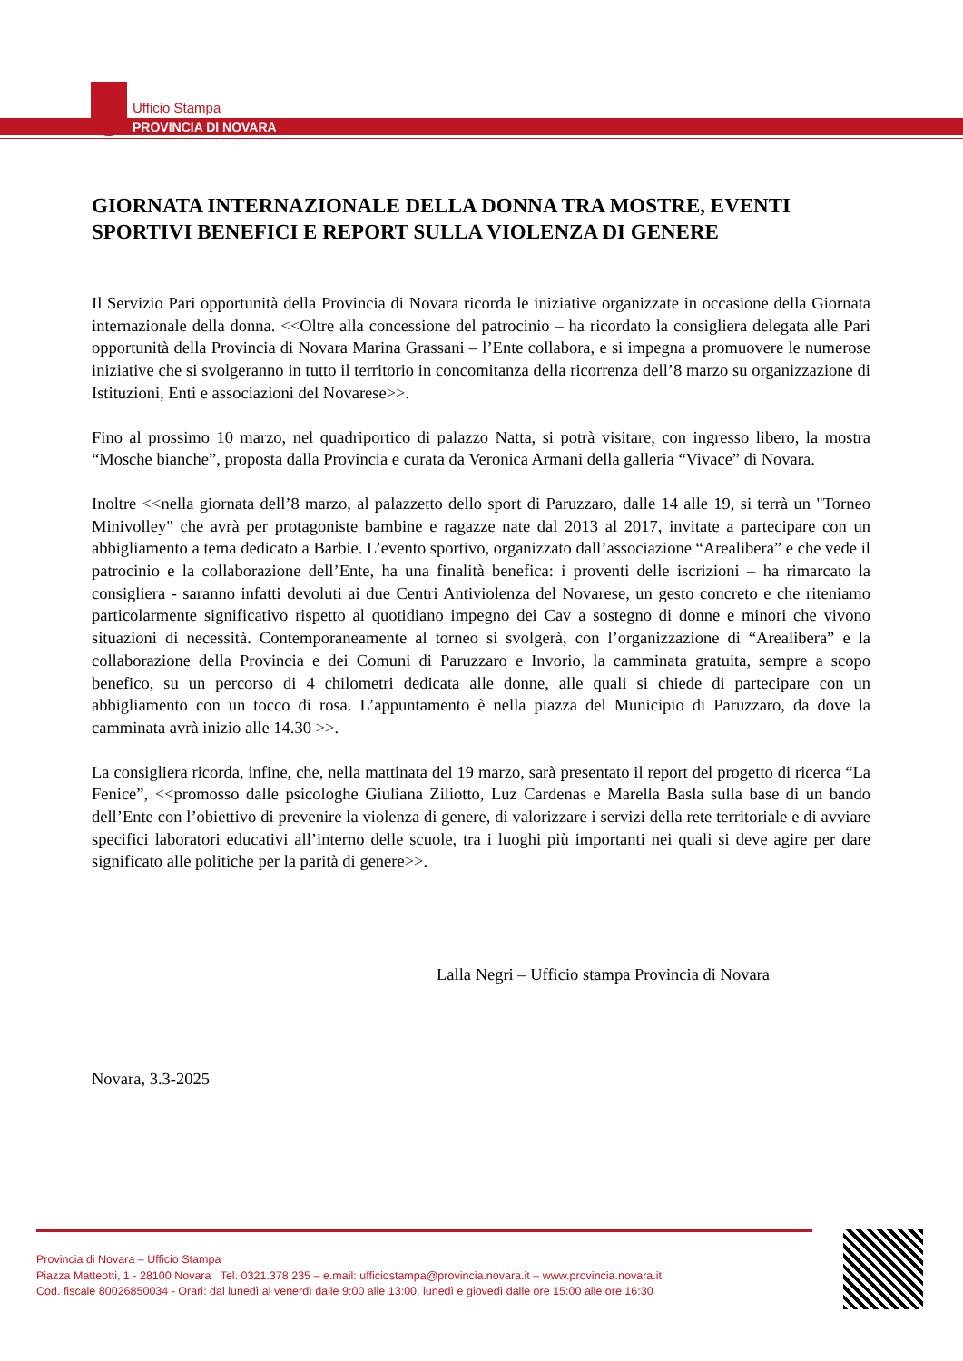Ufficio Stampa
PROVINCIA DI NOVARA
GIORNATA INTERNAZIONALE DELLA DONNA TRA MOSTRE, EVENTI SPORTIVI BENEFICI E REPORT SULLA VIOLENZA DI GENERE
Il Servizio Pari opportunità della Provincia di Novara ricorda le iniziative organizzate in occasione della Giornata internazionale della donna. <<Oltre alla concessione del patrocinio – ha ricordato la consigliera delegata alle Pari opportunità della Provincia di Novara Marina Grassani – l’Ente collabora, e si impegna a promuovere le numerose iniziative che si svolgeranno in tutto il territorio in concomitanza della ricorrenza dell’8 marzo su organizzazione di Istituzioni, Enti e associazioni del Novarese>>.
Fino al prossimo 10 marzo, nel quadriportico di palazzo Natta, si potrà visitare, con ingresso libero, la mostra “Mosche bianche”, proposta dalla Provincia e curata da Veronica Armani della galleria “Vivace” di Novara.
Inoltre <<nella giornata dell’8 marzo, al palazzetto dello sport di Paruzzaro, dalle 14 alle 19, si terrà un "Torneo Minivolley" che avrà per protagoniste bambine e ragazze nate dal 2013 al 2017, invitate a partecipare con un abbigliamento a tema dedicato a Barbie. L’evento sportivo, organizzato dall’associazione “Arealibera” e che vede il patrocinio e la collaborazione dell’Ente, ha una finalità benefica: i proventi delle iscrizioni – ha rimarcato la consigliera - saranno infatti devoluti ai due Centri Antiviolenza del Novarese, un gesto concreto e che riteniamo particolarmente significativo rispetto al quotidiano impegno dei Cav a sostegno di donne e minori che vivono situazioni di necessità. Contemporaneamente al torneo si svolgerà, con l’organizzazione di “Arealibera” e la collaborazione della Provincia e dei Comuni di Paruzzaro e Invorio, la camminata gratuita, sempre a scopo benefico, su un percorso di 4 chilometri dedicata alle donne, alle quali si chiede di partecipare con un abbigliamento con un tocco di rosa. L’appuntamento è nella piazza del Municipio di Paruzzaro, da dove la camminata avrà inizio alle 14.30 >>.
La consigliera ricorda, infine, che, nella mattinata del 19 marzo, sarà presentato il report del progetto di ricerca “La Fenice”, <<promosso dalle psicologhe Giuliana Ziliotto, Luz Cardenas e Marella Basla sulla base di un bando dell’Ente con l’obiettivo di prevenire la violenza di genere, di valorizzare i servizi della rete territoriale e di avviare specifici laboratori educativi all’interno delle scuole, tra i luoghi più importanti nei quali si deve agire per dare significato alle politiche per la parità di genere>>.
Lalla Negri – Ufficio stampa Provincia di Novara
Novara, 3.3-2025
Provincia di Novara – Ufficio Stampa
Piazza Matteotti, 1 - 28100 Novara Tel. 0321.378 235 – e.mail: ufficiostampa@provincia.novara.it – www.provincia.novara.it
Cod. fiscale 80026850034 - Orari: dal lunedì al venerdì dalle 9:00 alle 13:00, lunedì e giovedì dalle ore 15:00 alle ore 16:30